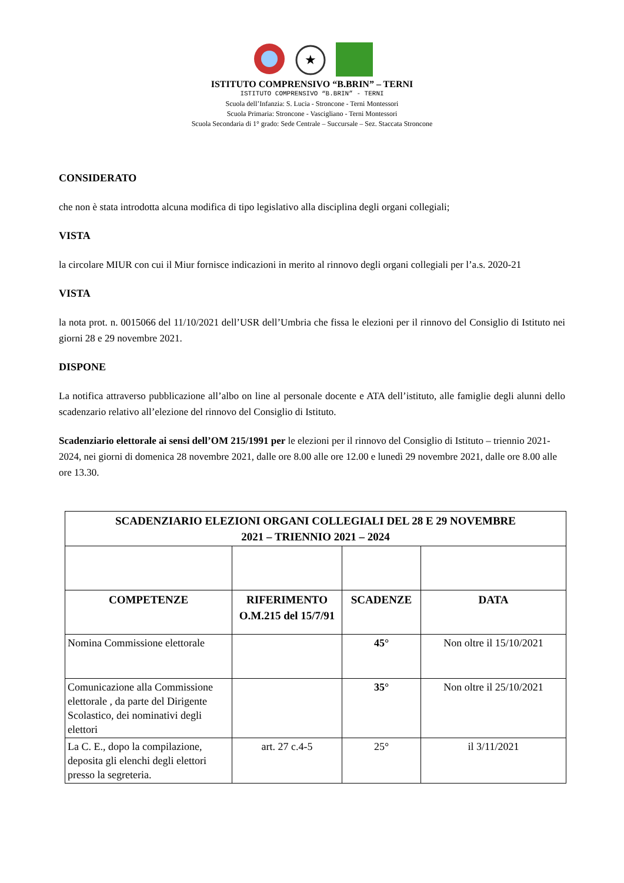★
ISTITUTO COMPRENSIVO “B.BRIN” – TERNI
ISTITUTO COMPRENSIVO “B.BRIN” - TERNI
Scuola dell’Infanzia: S. Lucia - Stroncone - Terni Montessori
Scuola Primaria: Stroncone - Vascigliano - Terni Montessori
Scuola Secondaria di 1° grado: Sede Centrale – Succursale – Sez. Staccata Stroncone
CONSIDERATO
che non è stata introdotta alcuna modifica di tipo legislativo alla disciplina degli organi collegiali;
VISTA
la circolare MIUR con cui il Miur fornisce indicazioni in merito al rinnovo degli organi collegiali per l’a.s. 2020-21
VISTA
la nota prot. n. 0015066 del 11/10/2021 dell’USR dell’Umbria che fissa le elezioni per il rinnovo del Consiglio di Istituto nei giorni 28 e 29 novembre 2021.
DISPONE
La notifica attraverso pubblicazione all’albo on line al personale docente e ATA dell’istituto, alle famiglie degli alunni dello scadenzario relativo all’elezione del rinnovo del Consiglio di Istituto.
Scadenziario elettorale ai sensi dell’OM 215/1991 per le elezioni per il rinnovo del Consiglio di Istituto – triennio 2021-2024, nei giorni di domenica 28 novembre 2021, dalle ore 8.00 alle ore 12.00 e lunedì 29 novembre 2021, dalle ore 8.00 alle ore 13.30.
| SCADENZIARIO ELEZIONI ORGANI COLLEGIALI DEL 28 E 29 NOVEMBRE 2021 – TRIENNIO 2021 – 2024 | | | |
| --- | --- | --- | --- |
| COMPETENZE | RIFERIMENTO O.M.215 del 15/7/91 | SCADENZE | DATA |
| Nomina Commissione elettorale | | 45° | Non oltre il 15/10/2021 |
| Comunicazione alla Commissione elettorale , da parte del Dirigente Scolastico, dei nominativi degli elettori | | 35° | Non oltre il 25/10/2021 |
| La C. E., dopo la compilazione, deposita gli elenchi degli elettori presso la segreteria. | art. 27 c.4-5 | 25° | il 3/11/2021 |